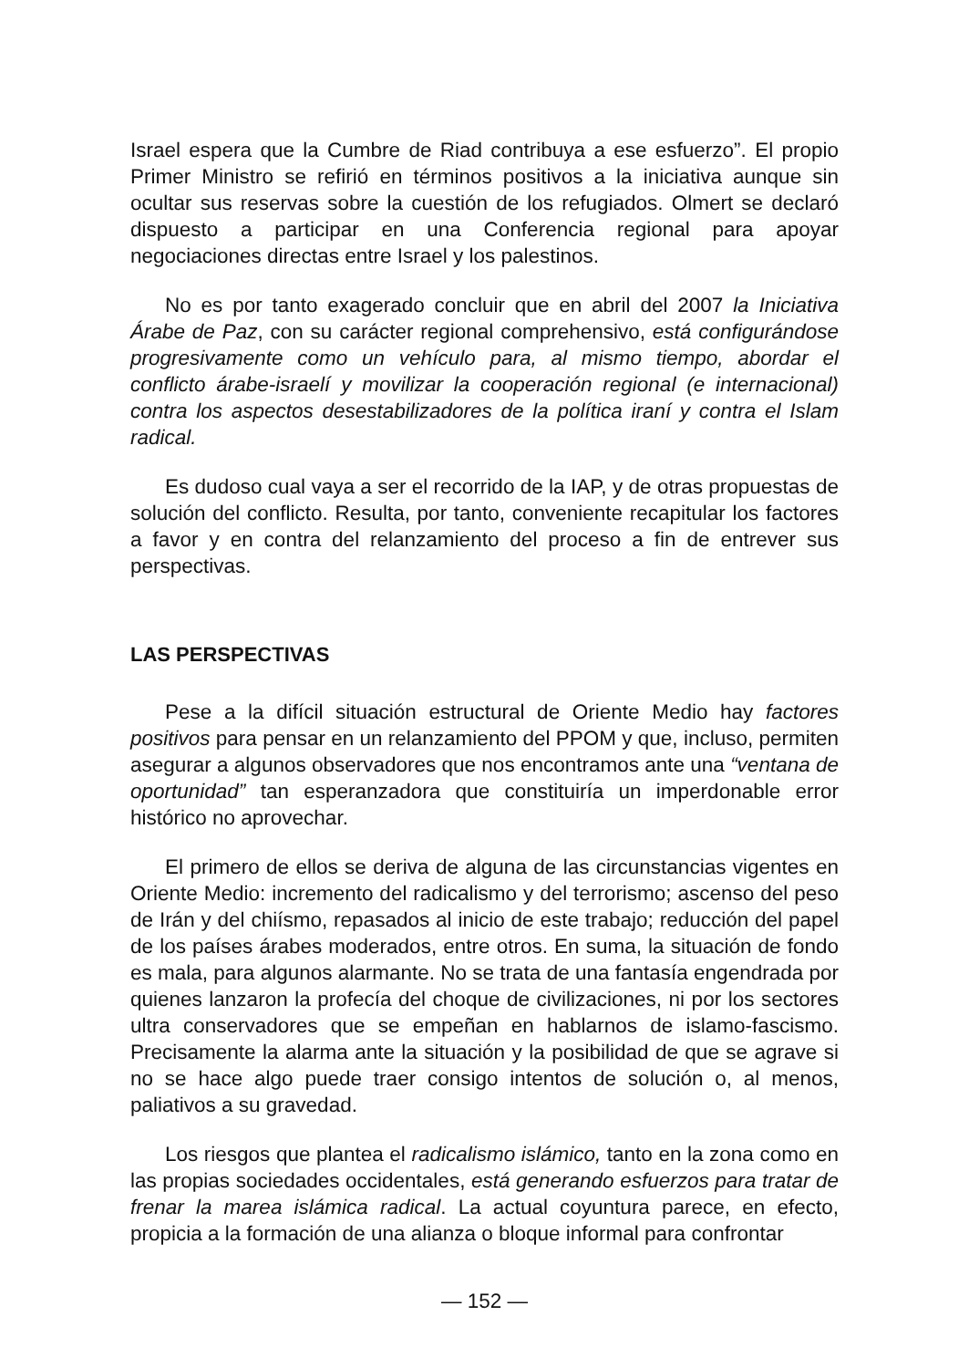Israel espera que la Cumbre de Riad contribuya a ese esfuerzo”. El propio Primer Ministro se refirió en términos positivos a la iniciativa aunque sin ocultar sus reservas sobre la cuestión de los refugiados. Olmert se declaró dispuesto a participar en una Conferencia regional para apoyar negociaciones directas entre Israel y los palestinos.
No es por tanto exagerado concluir que en abril del 2007 la Iniciativa Árabe de Paz, con su carácter regional comprehensivo, está configurándose progresivamente como un vehículo para, al mismo tiempo, abordar el conflicto árabe-israelí y movilizar la cooperación regional (e internacional) contra los aspectos desestabilizadores de la política iraní y contra el Islam radical.
Es dudoso cual vaya a ser el recorrido de la IAP, y de otras propuestas de solución del conflicto. Resulta, por tanto, conveniente recapitular los factores a favor y en contra del relanzamiento del proceso a fin de entrever sus perspectivas.
LAS PERSPECTIVAS
Pese a la difícil situación estructural de Oriente Medio hay factores positivos para pensar en un relanzamiento del PPOM y que, incluso, permiten asegurar a algunos observadores que nos encontramos ante una “ventana de oportunidad” tan esperanzadora que constituiría un imperdonable error histórico no aprovechar.
El primero de ellos se deriva de alguna de las circunstancias vigentes en Oriente Medio: incremento del radicalismo y del terrorismo; ascenso del peso de Irán y del chiísmo, repasados al inicio de este trabajo; reducción del papel de los países árabes moderados, entre otros. En suma, la situación de fondo es mala, para algunos alarmante. No se trata de una fantasía engendrada por quienes lanzaron la profecía del choque de civilizaciones, ni por los sectores ultra conservadores que se empeñan en hablarnos de islamo-fascismo. Precisamente la alarma ante la situación y la posibilidad de que se agrave si no se hace algo puede traer consigo intentos de solución o, al menos, paliativos a su gravedad.
Los riesgos que plantea el radicalismo islámico, tanto en la zona como en las propias sociedades occidentales, está generando esfuerzos para tratar de frenar la marea islámica radical. La actual coyuntura parece, en efecto, propicia a la formación de una alianza o bloque informal para confrontar
— 152 —